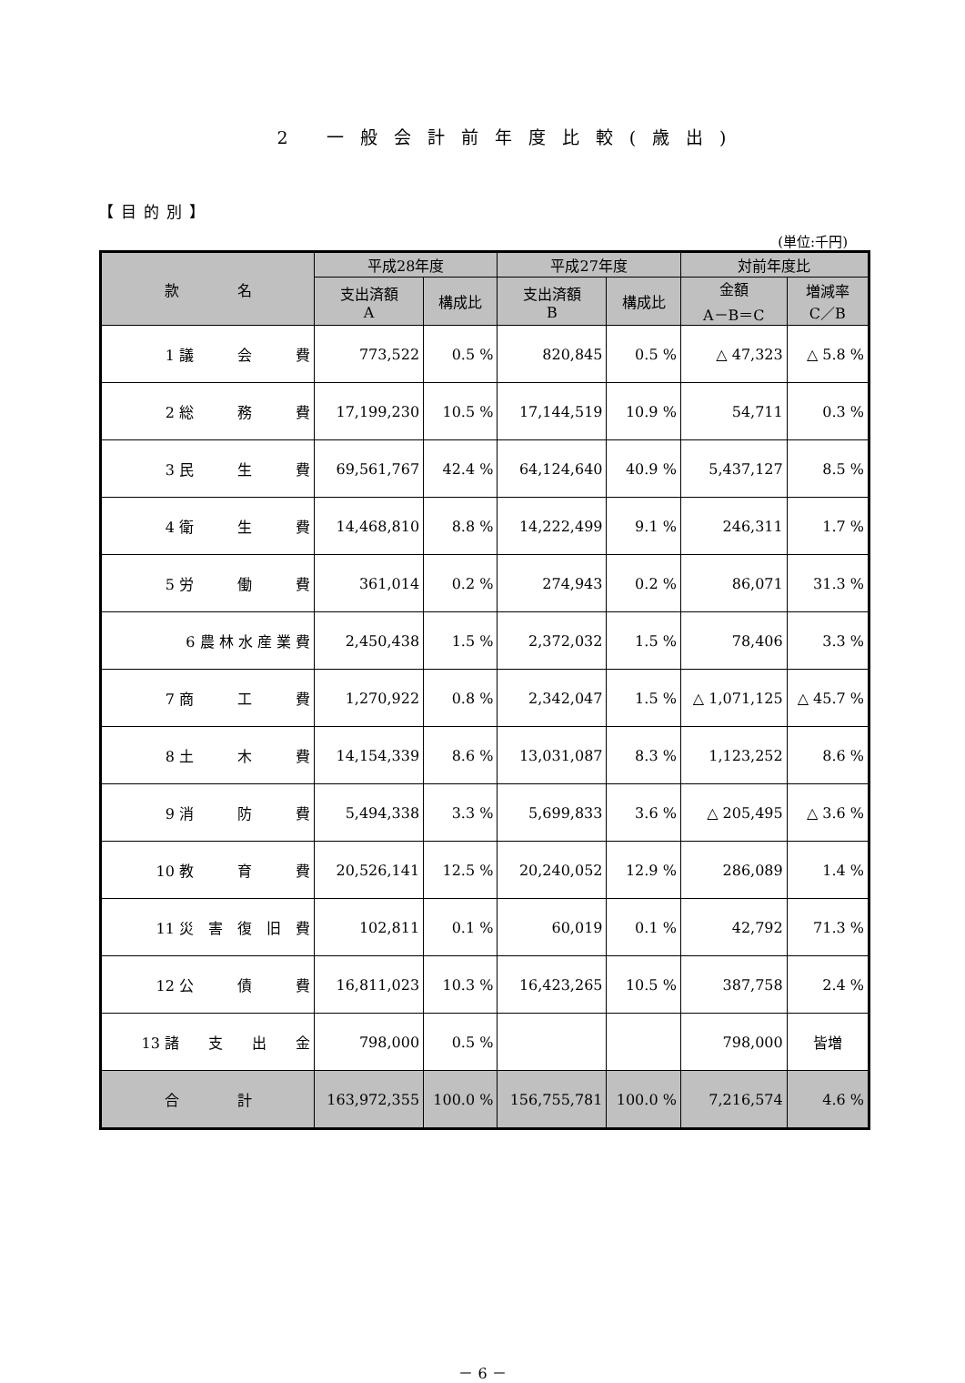2 一般会計前年度比較(歳出)
【目的別】
(単位:千円)
| 款 名 | 平成28年度 | | 平成27年度 | | 対前年度比 | |
| --- | --- | --- | --- | --- | --- | --- |
| | 支出済額 A | 構成比 | 支出済額 B | 構成比 | 金額 A－B＝C | 増減率 C／B |
| 1 議 会 費 | 773,522 | 0.5 % | 820,845 | 0.5 % | △ 47,323 | △ 5.8 % |
| 2 総 務 費 | 17,199,230 | 10.5 % | 17,144,519 | 10.9 % | 54,711 | 0.3 % |
| 3 民 生 費 | 69,561,767 | 42.4 % | 64,124,640 | 40.9 % | 5,437,127 | 8.5 % |
| 4 衛 生 費 | 14,468,810 | 8.8 % | 14,222,499 | 9.1 % | 246,311 | 1.7 % |
| 5 労 働 費 | 361,014 | 0.2 % | 274,943 | 0.2 % | 86,071 | 31.3 % |
| 6 農 林 水 産 業 費 | 2,450,438 | 1.5 % | 2,372,032 | 1.5 % | 78,406 | 3.3 % |
| 7 商 工 費 | 1,270,922 | 0.8 % | 2,342,047 | 1.5 % | △ 1,071,125 | △ 45.7 % |
| 8 土 木 費 | 14,154,339 | 8.6 % | 13,031,087 | 8.3 % | 1,123,252 | 8.6 % |
| 9 消 防 費 | 5,494,338 | 3.3 % | 5,699,833 | 3.6 % | △ 205,495 | △ 3.6 % |
| 10 教 育 費 | 20,526,141 | 12.5 % | 20,240,052 | 12.9 % | 286,089 | 1.4 % |
| 11 災 害 復 旧 費 | 102,811 | 0.1 % | 60,019 | 0.1 % | 42,792 | 71.3 % |
| 12 公 債 費 | 16,811,023 | 10.3 % | 16,423,265 | 10.5 % | 387,758 | 2.4 % |
| 13 諸 支 出 金 | 798,000 | 0.5 % | | | 798,000 | 皆増 |
| 合 計 | 163,972,355 | 100.0 % | 156,755,781 | 100.0 % | 7,216,574 | 4.6 % |
－ 6 －